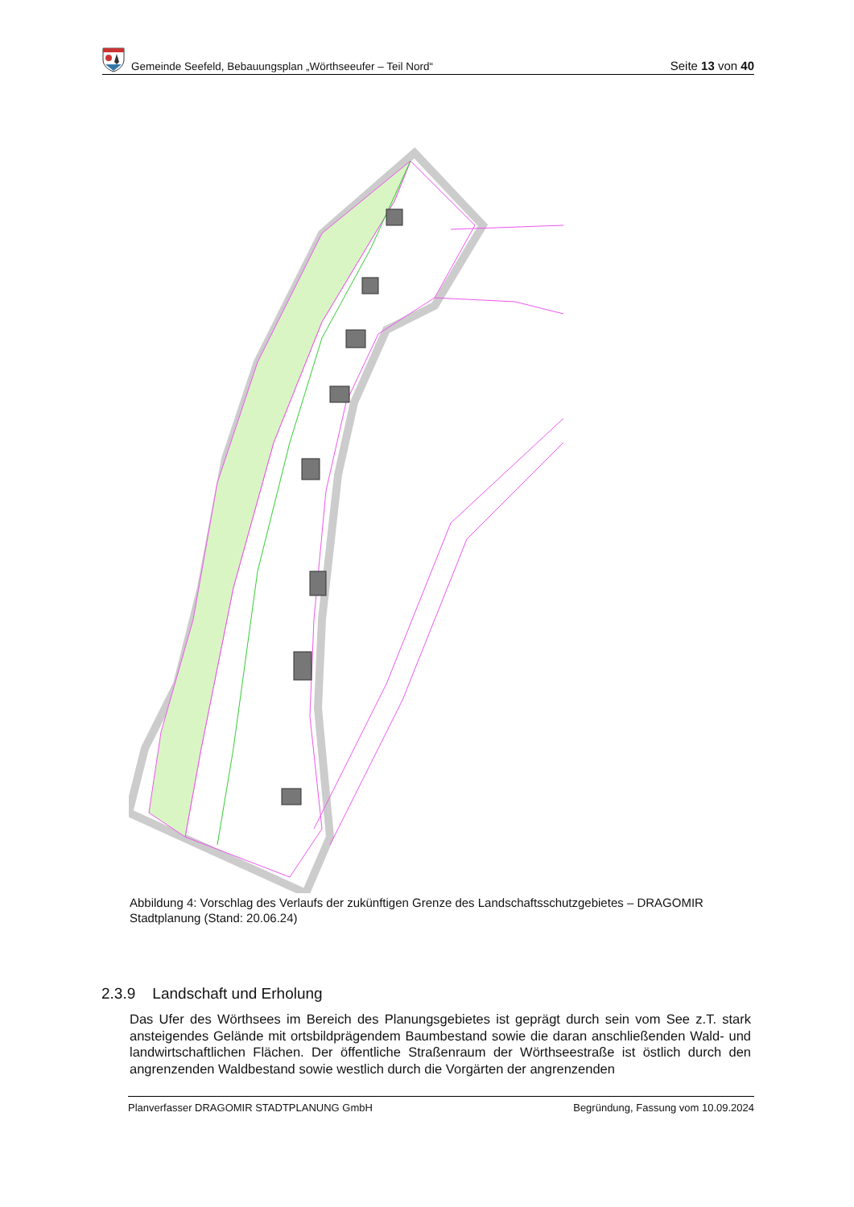Gemeinde Seefeld, Bebauungsplan „Wörthseeufer – Teil Nord“
Seite 13 von 40
Abbildung 4: Vorschlag des Verlaufs der zukünftigen Grenze des Landschaftsschutzgebietes – DRAGOMIR Stadtplanung (Stand: 20.06.24)
2.3.9 Landschaft und Erholung
Das Ufer des Wörthsees im Bereich des Planungsgebietes ist geprägt durch sein vom See z.T. stark ansteigendes Gelände mit ortsbildprägendem Baumbestand sowie die daran anschließenden Wald- und landwirtschaftlichen Flächen. Der öffentliche Straßenraum der Wörthseestraße ist östlich durch den angrenzenden Waldbestand sowie westlich durch die Vorgärten der angrenzenden
Planverfasser DRAGOMIR STADTPLANUNG GmbH Begründung, Fassung vom 10.09.2024